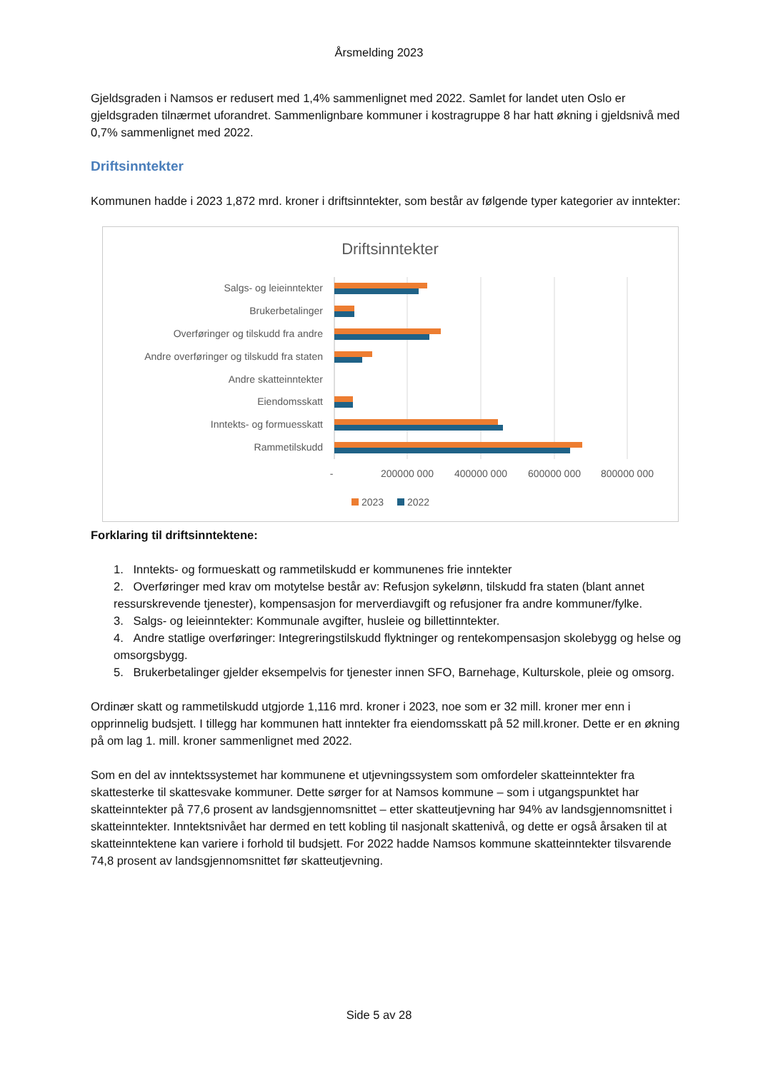Årsmelding 2023
Gjeldsgraden i Namsos er redusert med 1,4% sammenlignet med 2022. Samlet for landet uten Oslo er gjeldsgraden tilnærmet uforandret. Sammenlignbare kommuner i kostragruppe 8 har hatt økning i gjeldsnivå med 0,7% sammenlignet med 2022.
Driftsinntekter
Kommunen hadde i 2023 1,872 mrd. kroner i driftsinntekter, som består av følgende typer kategorier av inntekter:
Driftsinntekter
Salgs- og leieinntekter
Brukerbetalinger
Overføringer og tilskudd fra andre
Andre overføringer og tilskudd fra staten
Andre skatteinntekter
Eiendomsskatt
Inntekts- og formuesskatt
Rammetilskudd
-
200000 000
400000 000
600000 000
800000 000
2023
2022
Forklaring til driftsinntektene:
1. Inntekts- og formueskatt og rammetilskudd er kommunenes frie inntekter
2. Overføringer med krav om motytelse består av: Refusjon sykelønn, tilskudd fra staten (blant annet ressurskrevende tjenester), kompensasjon for merverdiavgift og refusjoner fra andre kommuner/fylke.
3. Salgs- og leieinntekter: Kommunale avgifter, husleie og billettinntekter.
4. Andre statlige overføringer: Integreringstilskudd flyktninger og rentekompensasjon skolebygg og helse og omsorgsbygg.
5. Brukerbetalinger gjelder eksempelvis for tjenester innen SFO, Barnehage, Kulturskole, pleie og omsorg.
Ordinær skatt og rammetilskudd utgjorde 1,116 mrd. kroner i 2023, noe som er 32 mill. kroner mer enn i opprinnelig budsjett. I tillegg har kommunen hatt inntekter fra eiendomsskatt på 52 mill.kroner. Dette er en økning på om lag 1. mill. kroner sammenlignet med 2022.
Som en del av inntektssystemet har kommunene et utjevningssystem som omfordeler skatteinntekter fra skattesterke til skattesvake kommuner. Dette sørger for at Namsos kommune – som i utgangspunktet har skatteinntekter på 77,6 prosent av landsgjennomsnittet – etter skatteutjevning har 94% av landsgjennomsnittet i skatteinntekter. Inntektsnivået har dermed en tett kobling til nasjonalt skattenivå, og dette er også årsaken til at skatteinntektene kan variere i forhold til budsjett. For 2022 hadde Namsos kommune skatteinntekter tilsvarende 74,8 prosent av landsgjennomsnittet før skatteutjevning.
Side 5 av 28